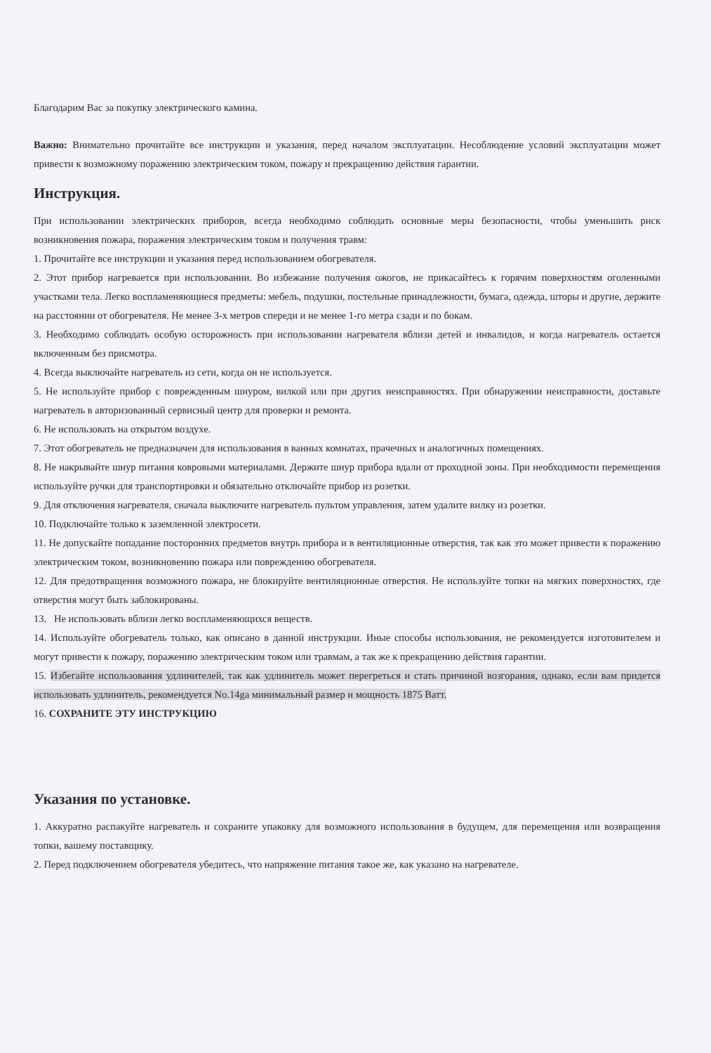Благодарим Вас за покупку электрического камина.
Важно: Внимательно прочитайте все инструкции и указания, перед началом эксплуатации. Несоблюдение условий эксплуатации может привести к возможному поражению электрическим током, пожару и прекращению действия гарантии.
Инструкция.
При использовании электрических приборов, всегда необходимо соблюдать основные меры безопасности, чтобы уменьшить риск возникновения пожара, поражения электрическим током и получения травм:
1. Прочитайте все инструкции и указания перед использованием обогревателя.
2. Этот прибор нагревается при использовании. Во избежание получения ожогов, не прикасайтесь к горячим поверхностям оголенными участками тела. Легко воспламеняющиеся предметы: мебель, подушки, постельные принадлежности, бумага, одежда, шторы и другие, держите на расстоянии от обогревателя. Не менее 3-х метров спереди и не менее 1-го метра сзади и по бокам.
3. Необходимо соблюдать особую осторожность при использовании нагревателя вблизи детей и инвалидов, и когда нагреватель остается включенным без присмотра.
4. Всегда выключайте нагреватель из сети, когда он не используется.
5. Не используйте прибор с поврежденным шнуром, вилкой или при других неисправностях. При обнаружении неисправности, доставьте нагреватель в авторизованный сервисный центр для проверки и ремонта.
6. Не использовать на открытом воздухе.
7. Этот обогреватель не предназначен для использования в ванных комнатах, прачечных и аналогичных помещениях.
8. Не накрывайте шнур питания ковровыми материалами. Держите шнур прибора вдали от проходной зоны. При необходимости перемещения используйте ручки для транспортировки и обязательно отключайте прибор из розетки.
9. Для отключения нагревателя, сначала выключите нагреватель пультом управления, затем удалите вилку из розетки.
10. Подключайте только к заземленной электросети.
11. Не допускайте попадание посторонних предметов внутрь прибора и в вентиляционные отверстия, так как это может привести к поражению электрическим током, возникновению пожара или повреждению обогревателя.
12. Для предотвращения возможного пожара, не блокируйте вентиляционные отверстия. Не используйте топки на мягких поверхностях, где отверстия могут быть заблокированы.
13. Не использовать вблизи легко воспламеняющихся веществ.
14. Используйте обогреватель только, как описано в данной инструкции. Иные способы использования, не рекомендуется изготовителем и могут привести к пожару, поражению электрическим током или травмам, а так же к прекращению действия гарантии.
15. Избегайте использования удлинителей, так как удлинитель может перегреться и стать причиной возгорания, однако, если вам придется использовать удлинитель, рекомендуется No.14ga минимальный размер и мощность 1875 Ватт.
16. СОХРАНИТЕ ЭТУ ИНСТРУКЦИЮ
Указания по установке.
1. Аккуратно распакуйте нагреватель и сохраните упаковку для возможного использования в будущем, для перемещения или возвращения топки, вашему поставщику.
2. Перед подключением обогревателя убедитесь, что напряжение питания такое же, как указано на нагревателе.